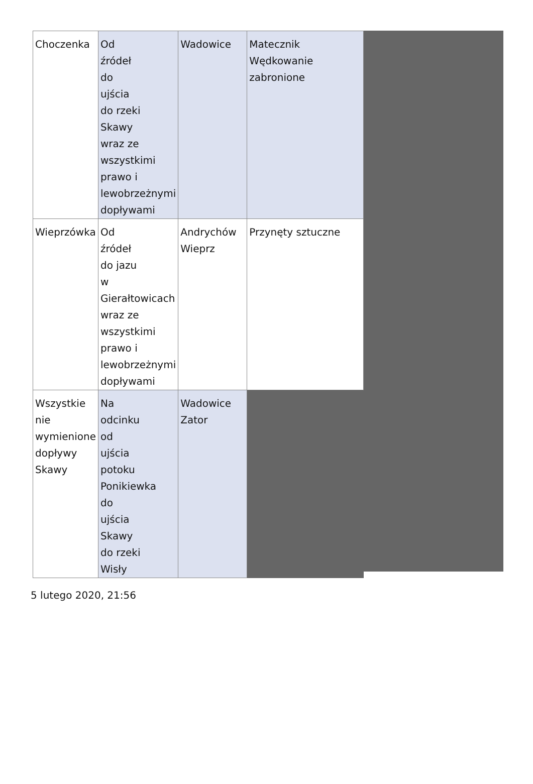| Choczenka | Od źródeł do ujścia do rzeki Skawy wraz ze wszystkimi prawo i lewobrzeżnymi dopływami | Wadowice | Matecznik Wędkowanie zabronione |
| Wieprzówka | Od źródeł do jazu w Gierałtowicach wraz ze wszystkimi prawo i lewobrzeżnymi dopływami | Andrychów Wieprz | Przynęty sztuczne |
| Wszystkie nie wymienione dopływy Skawy | Na odcinku od ujścia potoku Ponikiewka do ujścia Skawy do rzeki Wisły | Wadowice Zator | |
5 lutego 2020, 21:56